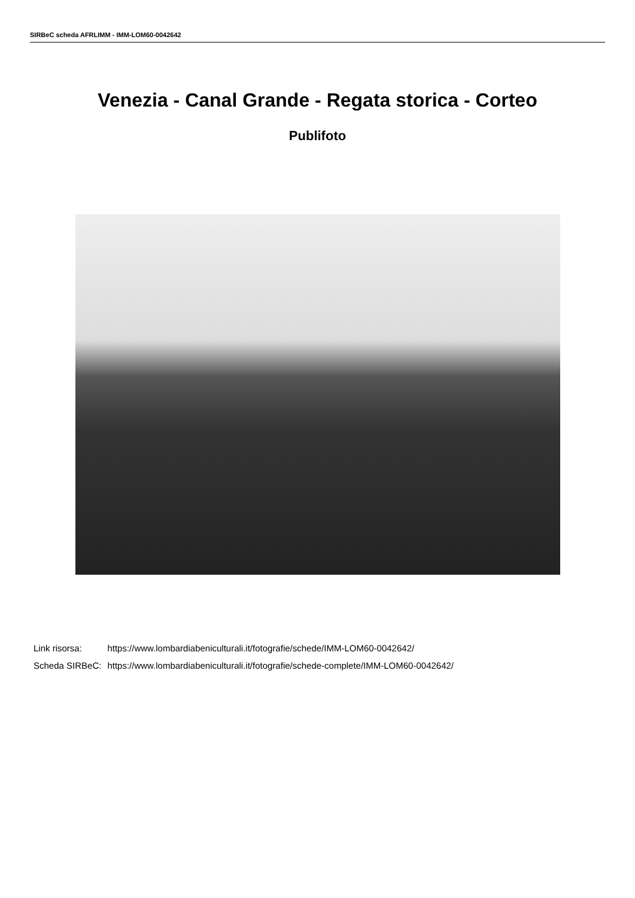SIRBeC scheda AFRLIMM - IMM-LOM60-0042642
Venezia - Canal Grande - Regata storica - Corteo
Publifoto
| Link risorsa: | https://www.lombardiabeniculturali.it/fotografie/schede/IMM-LOM60-0042642/ |
| Scheda SIRBeC: | https://www.lombardiabeniculturali.it/fotografie/schede-complete/IMM-LOM60-0042642/ |